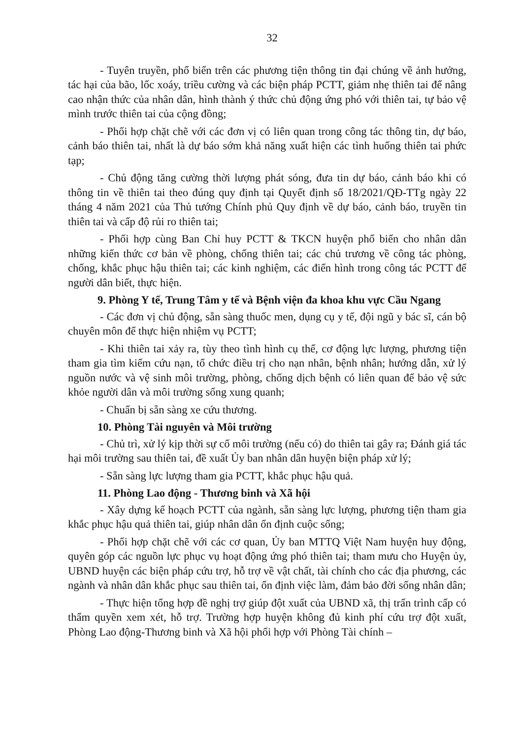32
- Tuyên truyền, phổ biến trên các phương tiện thông tin đại chúng về ảnh hưởng, tác hại của bão, lốc xoáy, triều cường và các biện pháp PCTT, giảm nhẹ thiên tai để nâng cao nhận thức của nhân dân, hình thành ý thức chủ động ứng phó với thiên tai, tự bảo vệ mình trước thiên tai của cộng đồng;
- Phối hợp chặt chẽ với các đơn vị có liên quan trong công tác thông tin, dự báo, cảnh báo thiên tai, nhất là dự báo sớm khả năng xuất hiện các tình huống thiên tai phức tạp;
- Chủ động tăng cường thời lượng phát sóng, đưa tin dự báo, cảnh báo khi có thông tin về thiên tai theo đúng quy định tại Quyết định số 18/2021/QĐ-TTg ngày 22 tháng 4 năm 2021 của Thủ tướng Chính phủ Quy định về dự báo, cảnh báo, truyền tin thiên tai và cấp độ rủi ro thiên tai;
- Phối hợp cùng Ban Chỉ huy PCTT & TKCN huyện phổ biến cho nhân dân những kiến thức cơ bản về phòng, chống thiên tai; các chủ trương về công tác phòng, chống, khắc phục hậu thiên tai; các kinh nghiệm, các điển hình trong công tác PCTT để người dân biết, thực hiện.
9. Phòng Y tế, Trung Tâm y tế và Bệnh viện đa khoa khu vực Cầu Ngang
- Các đơn vị chủ động, sẵn sàng thuốc men, dụng cụ y tế, đội ngũ y bác sĩ, cán bộ chuyên môn để thực hiện nhiệm vụ PCTT;
- Khi thiên tai xảy ra, tùy theo tình hình cụ thể, cơ động lực lượng, phương tiện tham gia tìm kiếm cứu nạn, tổ chức điều trị cho nạn nhân, bệnh nhân; hướng dẫn, xử lý nguồn nước và vệ sinh môi trường, phòng, chống dịch bệnh có liên quan để bảo vệ sức khỏe người dân và môi trường sống xung quanh;
- Chuẩn bị sẵn sàng xe cứu thương.
10. Phòng Tài nguyên và Môi trường
- Chủ trì, xử lý kịp thời sự cố môi trường (nếu có) do thiên tai gây ra; Đánh giá tác hại môi trường sau thiên tai, đề xuất Ủy ban nhân dân huyện biện pháp xử lý;
- Sẵn sàng lực lượng tham gia PCTT, khắc phục hậu quả.
11. Phòng Lao động - Thương binh và Xã hội
- Xây dựng kế hoạch PCTT của ngành, sẵn sàng lực lượng, phương tiện tham gia khắc phục hậu quả thiên tai, giúp nhân dân ổn định cuộc sống;
- Phối hợp chặt chẽ với các cơ quan, Ủy ban MTTQ Việt Nam huyện huy động, quyên góp các nguồn lực phục vụ hoạt động ứng phó thiên tai; tham mưu cho Huyện ủy, UBND huyện các biện pháp cứu trợ, hỗ trợ về vật chất, tài chính cho các địa phương, các ngành và nhân dân khắc phục sau thiên tai, ổn định việc làm, đảm bảo đời sống nhân dân;
- Thực hiện tổng hợp đề nghị trợ giúp đột xuất của UBND xã, thị trấn trình cấp có thẩm quyền xem xét, hỗ trợ. Trường hợp huyện không đủ kinh phí cứu trợ đột xuất, Phòng Lao động-Thương binh và Xã hội phối hợp với Phòng Tài chính –